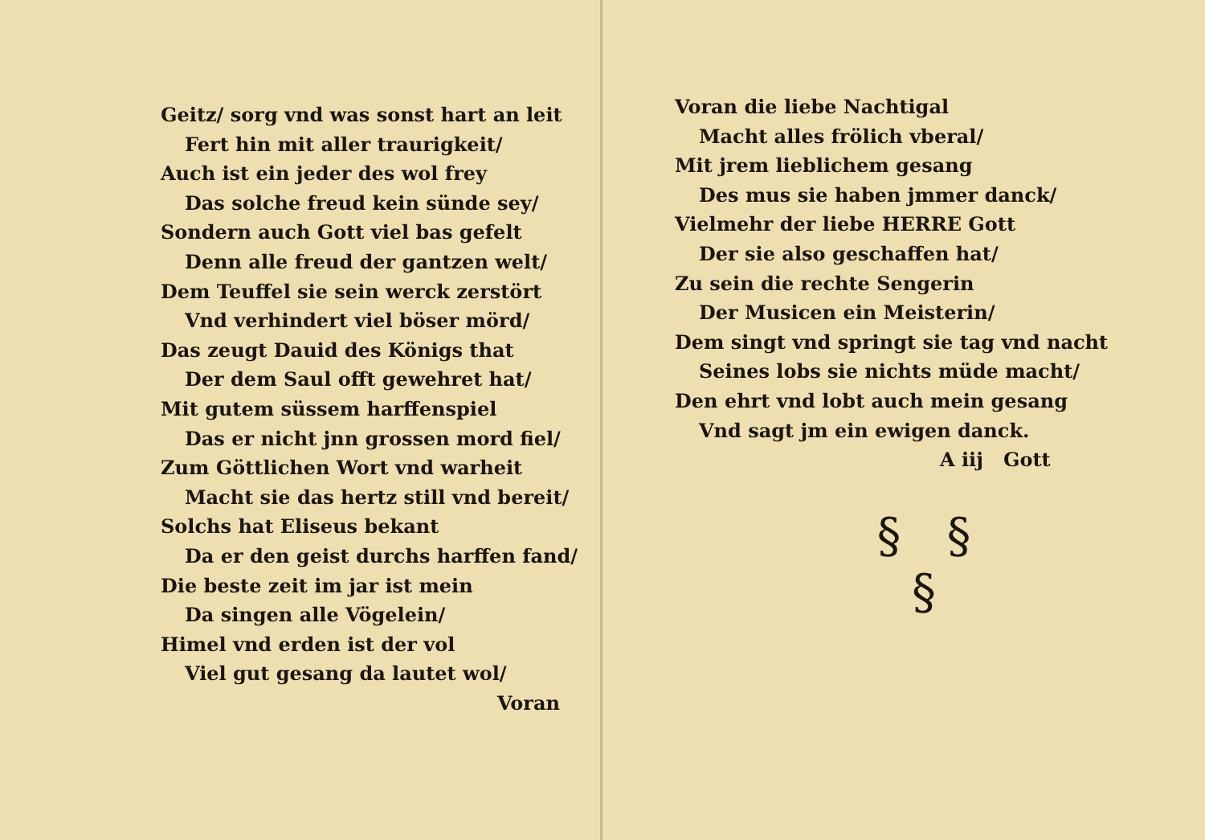Geitz/ sorg vnd was sonst hart an leit
Fert hin mit aller traurigkeit/
Auch ist ein jeder des wol frey
Das solche freud kein sünde sey/
Sondern auch Gott viel bas gefelt
Denn alle freud der gantzen welt/
Dem Teuffel sie sein werck zerstört
Vnd verhindert viel böser mörd/
Das zeugt Dauid des Königs that
Der dem Saul offt gewehret hat/
Mit gutem süssem harffenspiel
Das er nicht jnn grossen mord fiel/
Zum Göttlichen Wort vnd warheit
Macht sie das hertz still vnd bereit/
Solchs hat Eliseus bekant
Da er den geist durchs harffen fand/
Die beste zeit im jar ist mein
Da singen alle Vögelein/
Himel vnd erden ist der vol
Viel gut gesang da lautet wol/
Voran
Voran die liebe Nachtigal
Macht alles frölich vberal/
Mit jrem lieblichem gesang
Des mus sie haben jmmer danck/
Vielmehr der liebe HERRE Gott
Der sie also geschaffen hat/
Zu sein die rechte Sengerin
Der Musicen ein Meisterin/
Dem singt vnd springt sie tag vnd nacht
Seines lobs sie nichts müde macht/
Den ehrt vnd lobt auch mein gesang
Vnd sagt jm ein ewigen danck.
A iij Gott
§ §
§